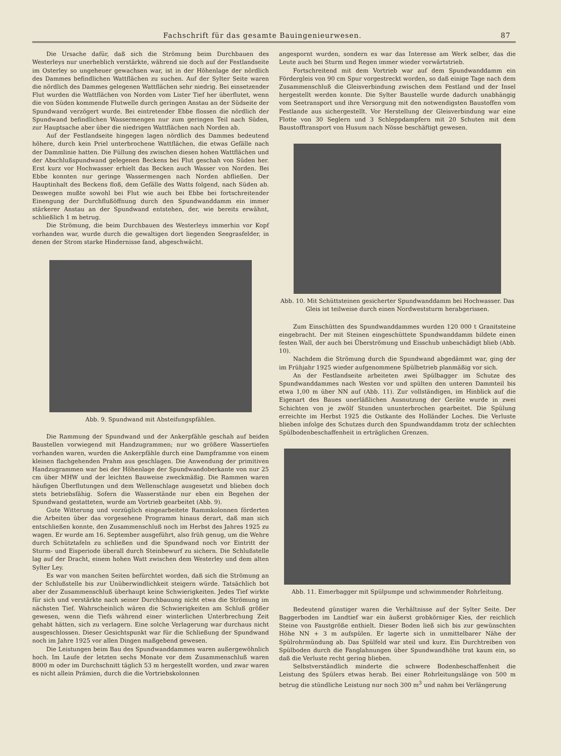Fachschrift für das gesamte Bauingenieurwesen. 87
Die Ursache dafür, daß sich die Strömung beim Durchbauen des Westerleys nur unerheblich verstärkte, während sie doch auf der Festlandseite im Osterley so ungeheuer gewachsen war, ist in der Höhenlage der nördlich des Dammes befindlichen Wattflächen zu suchen. Auf der Sylter Seite waren die nördlich des Dammes gelegenen Wattflächen sehr niedrig. Bei einsetzender Flut wurden die Wattflächen von Norden vom Lister Tief her überflutet, wenn die von Süden kommende Flutwelle durch geringen Anstau an der Südseite der Spundwand verzögert wurde. Bei eintretender Ebbe flossen die nördlich der Spundwand befindlichen Wassermengen nur zum geringen Teil nach Süden, zur Hauptsache aber über die niedrigen Wattflächen nach Norden ab.
Auf der Festlandseite hingegen lagen nördlich des Dammes bedeutend höhere, durch kein Priel unterbrochene Wattflächen, die etwas Gefälle nach der Dammlinie hatten. Die Füllung des zwischen diesen hohen Wattflächen und der Abschlußspundwand gelegenen Beckens bei Flut geschah von Süden her. Erst kurz vor Hochwasser erhielt das Becken auch Wasser von Norden. Bei Ebbe konnten nur geringe Wassermengen nach Norden abfließen. Der Hauptinhalt des Beckens floß, dem Gefälle des Watts folgend, nach Süden ab. Deswegen mußte sowohl bei Flut wie auch bei Ebbe bei fortschreitender Einengung der Durchflußöffnung durch den Spundwanddamm ein immer stärkerer Anstau an der Spundwand entstehen, der, wie bereits erwähnt, schließlich 1 m betrug.
Die Strömung, die beim Durchbauen des Westerleys immerhin vor Kopf vorhanden war, wurde durch die gewaltigen dort liegenden Seegrasfelder, in denen der Strom starke Hindernisse fand, abgeschwächt.
Abb. 9. Spundwand mit Absteifungspfählen.
Die Rammung der Spundwand und der Ankerpfähle geschah auf beiden Baustellen vorwiegend mit Handzugrammen; nur wo größere Wassertiefen vorhanden waren, wurden die Ankerpfähle durch eine Dampframme von einem kleinen flachgehenden Prahm aus geschlagen. Die Anwendung der primitiven Handzugrammen war bei der Höhenlage der Spundwandoberkante von nur 25 cm über MHW und der leichten Bauweise zweckmäßig. Die Rammen waren häufigen Überflutungen und dem Wellenschlage ausgesetzt und blieben doch stets betriebsfähig. Sofern die Wasserstände nur eben ein Begehen der Spundwand gestatteten, wurde am Vortrieb gearbeitet (Abb. 9).
Gute Witterung und vorzüglich eingearbeitete Rammkolonnen förderten die Arbeiten über das vorgesehene Programm hinaus derart, daß man sich entschließen konnte, den Zusammenschluß noch im Herbst des Jahres 1925 zu wagen. Er wurde am 16. September ausgeführt, also früh genug, um die Wehre durch Schütztafeln zu schließen und die Spundwand noch vor Eintritt der Sturm- und Eisperiode überall durch Steinbewurf zu sichern. Die Schlußstelle lag auf der Dracht, einem hohen Watt zwischen dem Westerley und dem alten Sylter Ley.
Es war von manchen Seiten befürchtet worden, daß sich die Strömung an der Schlußstelle bis zur Unüberwindlichkeit steigern würde. Tatsächlich bot aber der Zusammenschluß überhaupt keine Schwierigkeiten. Jedes Tief wirkte für sich und verstärkte nach seiner Durchbauung nicht etwa die Strömung im nächsten Tief. Wahrscheinlich wären die Schwierigkeiten am Schluß größer gewesen, wenn die Tiefs während einer winterlichen Unterbrechung Zeit gehabt hätten, sich zu verlagern. Eine solche Verlagerung war durchaus nicht ausgeschlossen. Dieser Gesichtspunkt war für die Schließung der Spundwand noch im Jahre 1925 vor allen Dingen maßgebend gewesen.
Die Leistungen beim Bau des Spundwanddammes waren außergewöhnlich hoch. Im Laufe der letzten sechs Monate vor dem Zusammenschluß waren 8000 m oder im Durchschnitt täglich 53 m hergestellt worden, und zwar waren es nicht allein Prämien, durch die die Vortriebskolonnen
angespornt wurden, sondern es war das Interesse am Werk selber, das die Leute auch bei Sturm und Regen immer wieder vorwärtstrieb.
Fortschreitend mit dem Vortrieb war auf dem Spundwanddamm ein Fördergleis von 90 cm Spur vorgestreckt worden, so daß einige Tage nach dem Zusammenschluß die Gleisverbindung zwischen dem Festland und der Insel hergestellt werden konnte. Die Sylter Baustelle wurde dadurch unabhängig vom Seetransport und ihre Versorgung mit den notwendigsten Baustoffen vom Festlande aus sichergestellt. Vor Herstellung der Gleisverbindung war eine Flotte von 30 Seglern und 3 Schleppdampfern mit 20 Schuten mit dem Baustofftransport von Husum nach Nösse beschäftigt gewesen.
Abb. 10. Mit Schüttsteinen gesicherter Spundwanddamm bei Hochwasser. Das Gleis ist teilweise durch einen Nordweststurm herabgerissen.
Zum Einschütten des Spundwanddammes wurden 120 000 t Granitsteine eingebracht. Der mit Steinen eingeschüttete Spundwanddamm bildete einen festen Wall, der auch bei Überströmung und Eisschub unbeschädigt blieb (Abb. 10).
Nachdem die Strömung durch die Spundwand abgedämmt war, ging der im Frühjahr 1925 wieder aufgenommene Spülbetrieb planmäßig vor sich.
An der Festlandseite arbeiteten zwei Spülbagger im Schutze des Spundwanddammes nach Westen vor und spülten den unteren Dammteil bis etwa 1,00 m über NN auf (Abb. 11). Zur vollständigen, im Hinblick auf die Eigenart des Baues unerläßlichen Ausnutzung der Geräte wurde in zwei Schichten von je zwölf Stunden ununterbrochen gearbeitet. Die Spülung erreichte im Herbst 1925 die Ostkante des Holländer Loches. Die Verluste blieben infolge des Schutzes durch den Spundwanddamm trotz der schlechten Spülbodenbeschaffenheit in erträglichen Grenzen.
Abb. 11. Eimerbagger mit Spülpumpe und schwimmender Rohrleitung.
Bedeutend günstiger waren die Verhältnisse auf der Sylter Seite. Der Baggerboden im Landtief war ein äußerst grobkörniger Kies, der reichlich Steine von Faustgröße enthielt. Dieser Boden ließ sich bis zur gewünschten Höhe NN + 3 m aufspülen. Er lagerte sich in unmittelbarer Nähe der Spülrohrmündung ab. Das Spülfeld war steil und kurz. Ein Durchtreiben von Spülboden durch die Fanglahnungen über Spundwandhöhe trat kaum ein, so daß die Verluste recht gering blieben.
Selbstverständlich minderte die schwere Bodenbeschaffenheit die Leistung des Spülers etwas herab. Bei einer Rohrleitungslänge von 500 m betrug die stündliche Leistung nur noch 300 m<sup>3</sup> und nahm bei Verlängerung